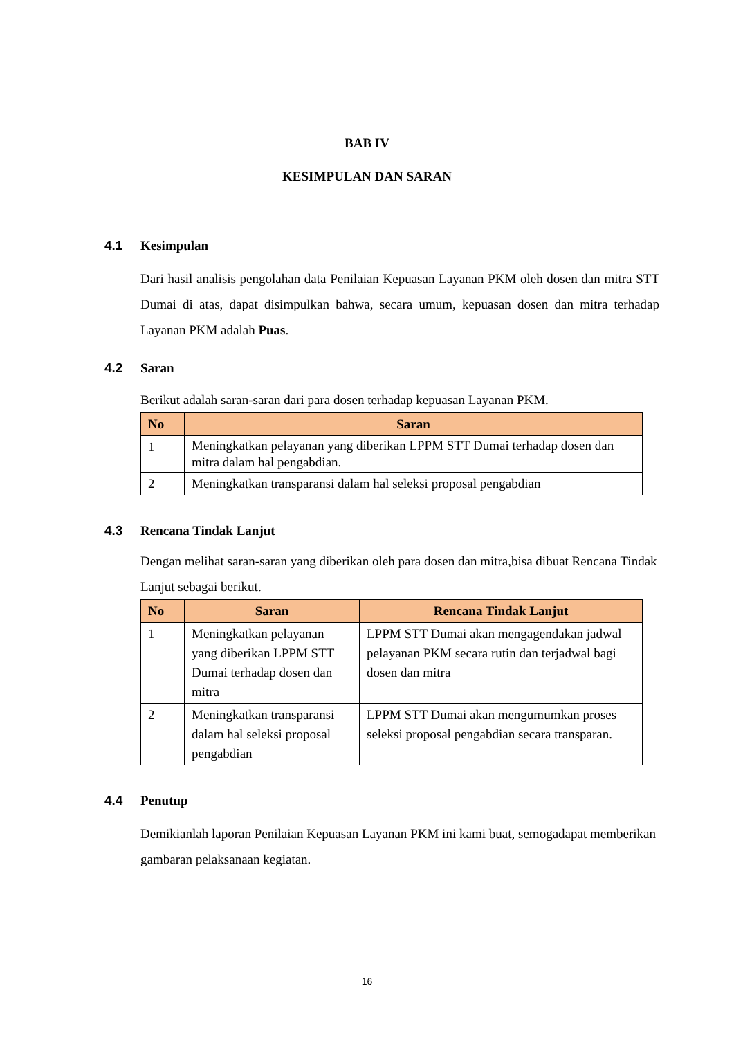BAB IV
KESIMPULAN DAN SARAN
4.1 Kesimpulan
Dari hasil analisis pengolahan data Penilaian Kepuasan Layanan PKM oleh dosen dan mitra STT Dumai di atas, dapat disimpulkan bahwa, secara umum, kepuasan dosen dan mitra terhadap Layanan PKM adalah Puas.
4.2 Saran
Berikut adalah saran-saran dari para dosen terhadap kepuasan Layanan PKM.
| No | Saran |
| --- | --- |
| 1 | Meningkatkan pelayanan yang diberikan LPPM STT Dumai terhadap dosen dan mitra dalam hal pengabdian. |
| 2 | Meningkatkan transparansi dalam hal seleksi proposal pengabdian |
4.3 Rencana Tindak Lanjut
Dengan melihat saran-saran yang diberikan oleh para dosen dan mitra,bisa dibuat Rencana Tindak Lanjut sebagai berikut.
| No | Saran | Rencana Tindak Lanjut |
| --- | --- | --- |
| 1 | Meningkatkan pelayanan yang diberikan LPPM STT Dumai terhadap dosen dan mitra | LPPM STT Dumai akan mengagendakan jadwal pelayanan PKM secara rutin dan terjadwal bagi dosen dan mitra |
| 2 | Meningkatkan transparansi dalam hal seleksi proposal pengabdian | LPPM STT Dumai akan mengumumkan proses seleksi proposal pengabdian secara transparan. |
4.4 Penutup
Demikianlah laporan Penilaian Kepuasan Layanan PKM ini kami buat, semogadapat memberikan gambaran pelaksanaan kegiatan.
16